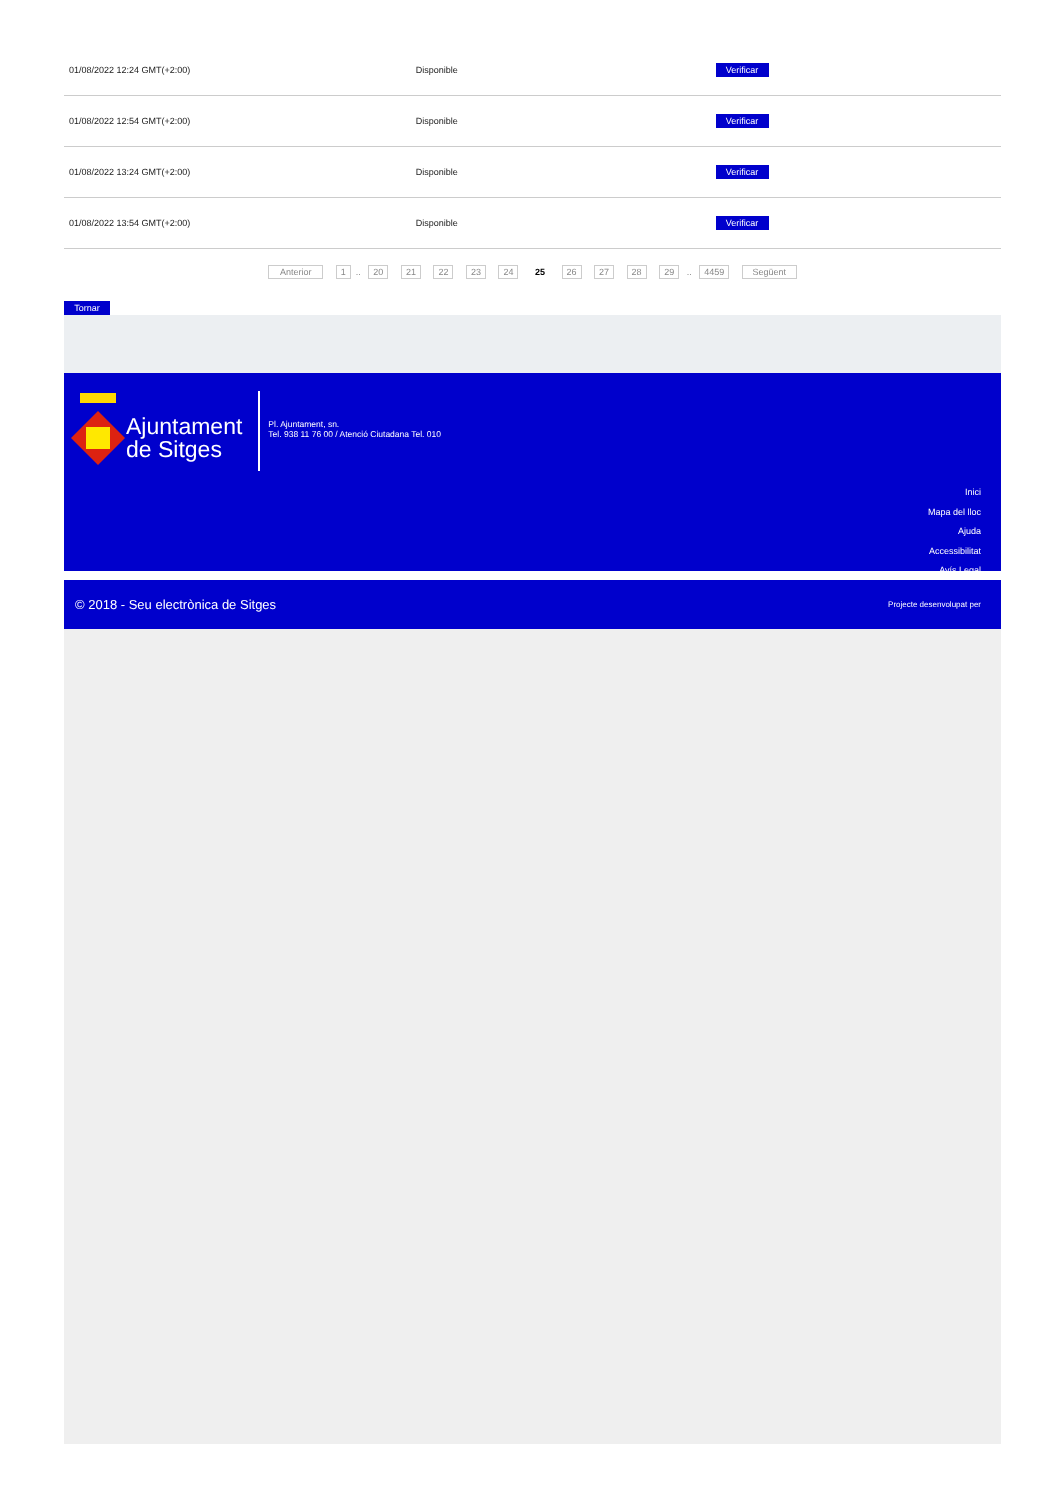| 01/08/2022 12:24 GMT(+2:00) | Disponible | Verificar |
| 01/08/2022 12:54 GMT(+2:00) | Disponible | Verificar |
| 01/08/2022 13:24 GMT(+2:00) | Disponible | Verificar |
| 01/08/2022 13:54 GMT(+2:00) | Disponible | Verificar |
Anterior 1.. 20 21 22 23 24 25 26 27 28 29 .. 4459 Següent
Tornar
Ajuntament
de Sitges
Pl. Ajuntament, sn.
Tel. 938 11 76 00 / Atenció Ciutadana Tel. 010
Inici
Mapa del lloc
Ajuda
Accessibilitat
Avís Legal
© 2018 - Seu electrònica de Sitges Projecte desenvolupat per